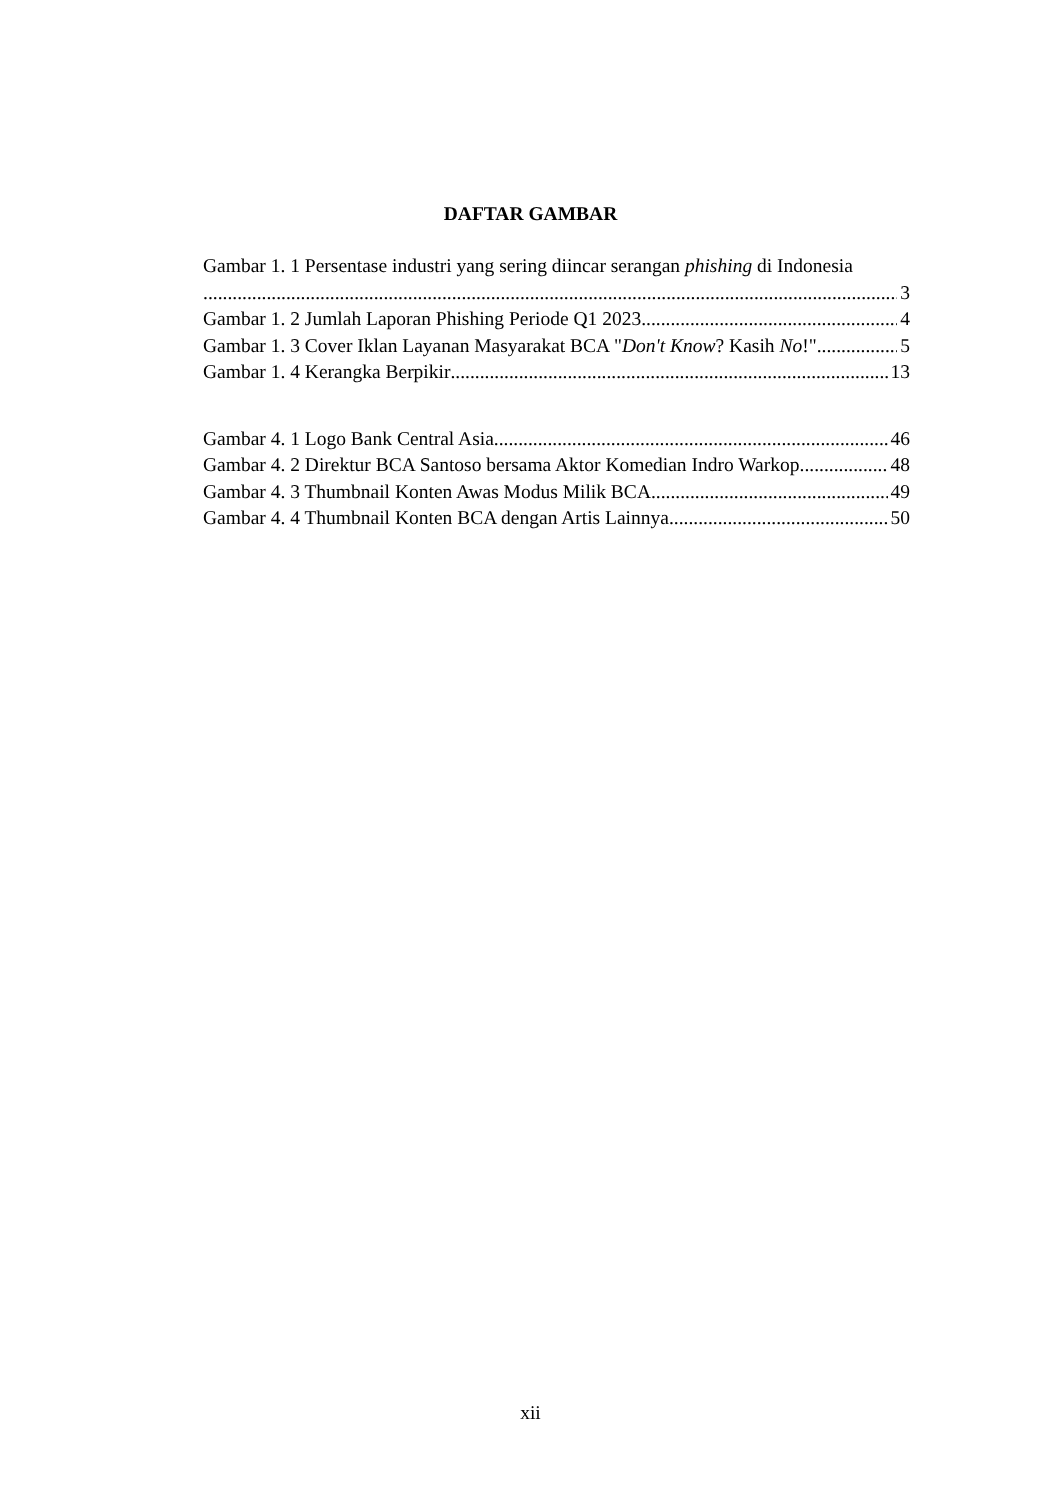DAFTAR GAMBAR
Gambar 1. 1 Persentase industri yang sering diincar serangan phishing di Indonesia
3
Gambar 1. 2 Jumlah Laporan Phishing Periode Q1 2023 4
Gambar 1. 3 Cover Iklan Layanan Masyarakat BCA "Don't Know? Kasih No!" 5
Gambar 1. 4 Kerangka Berpikir 13
Gambar 4. 1 Logo Bank Central Asia 46
Gambar 4. 2 Direktur BCA Santoso bersama Aktor Komedian Indro Warkop 48
Gambar 4. 3 Thumbnail Konten Awas Modus Milik BCA 49
Gambar 4. 4 Thumbnail Konten BCA dengan Artis Lainnya 50
xii